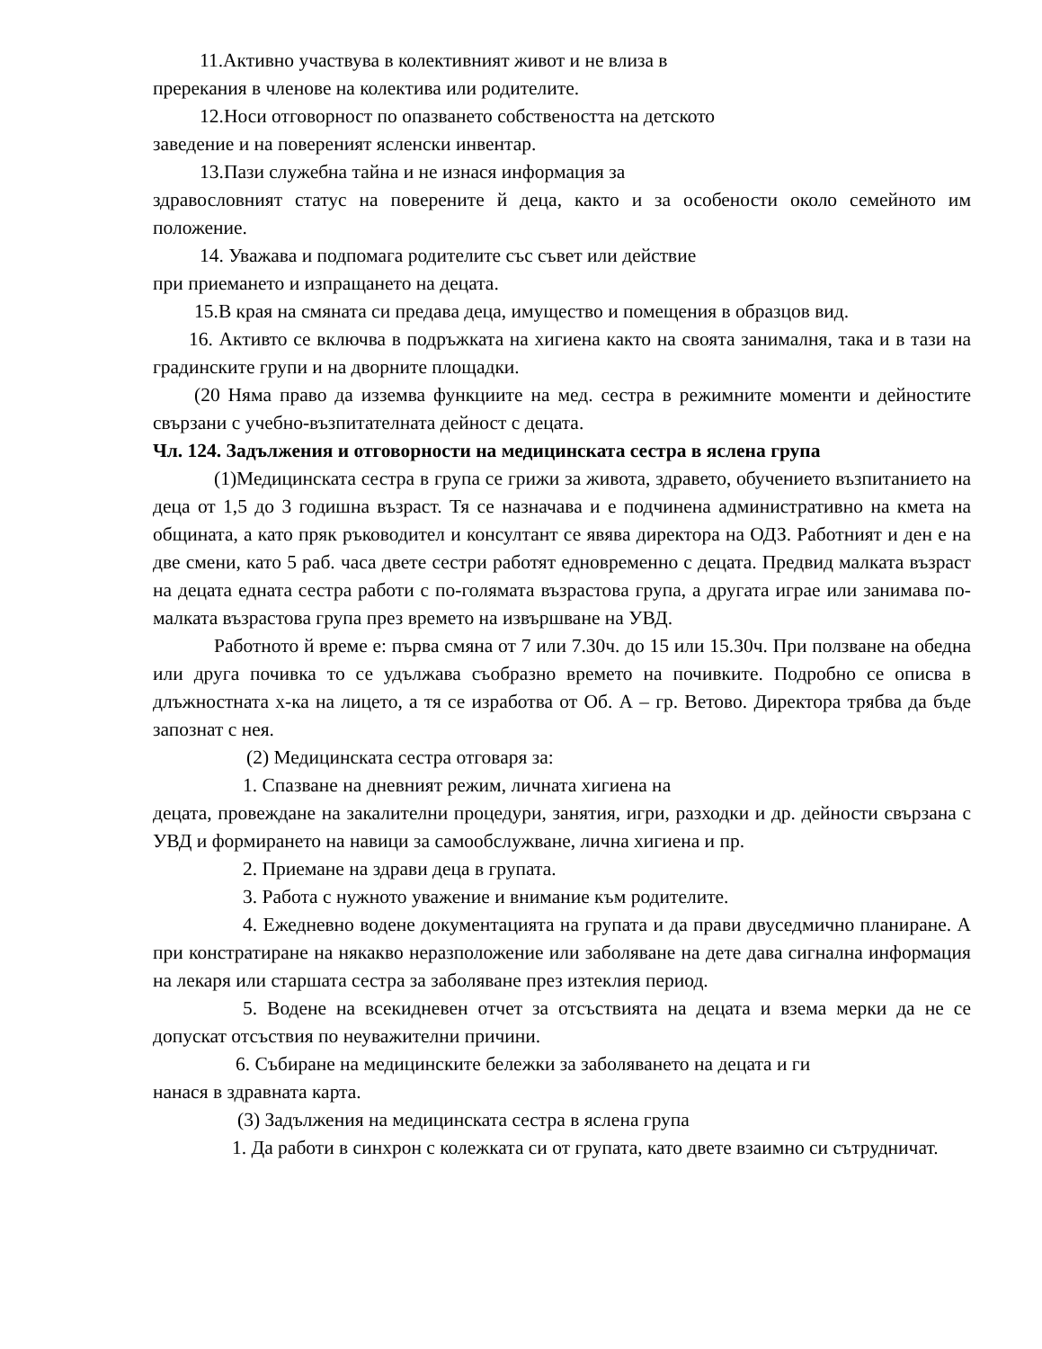11.Активно участвува в колективният живот и не влиза в
пререкания в членове на колектива или родителите.
12.Носи отговорност по опазването собствеността на детското
заведение и на повереният ясленски инвентар.
13.Пази служебна тайна и не изнася информация за
здравословният статус на поверените й деца, както и за особености около семейното им положение.
14. Уважава и подпомага родителите със съвет или действие
при приемането и изпращането на децата.
15.В края на смяната си предава деца, имущество и помещения в образцов вид.
16. Активто се включва в подръжката на хигиена както на своята занималня, така и в тази на градинските групи и на дворните площадки.
(20 Няма право да изземва функциите на мед. сестра в режимните моменти и дейностите свързани с учебно-възпитателната дейност с децата.
Чл. 124. Задължения и отговорности на медицинската сестра в яслена група
(1)Медицинската сестра в група се грижи за живота, здравето, обучението възпитанието на деца от 1,5 до 3 годишна възраст. Тя се назначава и е подчинена административно на кмета на общината, а като пряк ръководител и консултант се явява директора на ОДЗ. Работният и ден е на две смени, като 5 раб. часа двете сестри работят едновременно с децата. Предвид малката възраст на децата едната сестра работи с по-голямата възрастова група, а другата играе или занимава по-малката възрастова група през времето на извършване на УВД.
Работното й време е: първа смяна от 7 или 7.30ч. до 15 или 15.30ч. При ползване на обедна или друга почивка то се удължава съобразно времето на почивките. Подробно се описва в длъжностната х-ка на лицето, а тя се изработва от Об. А – гр. Ветово. Директора трябва да бъде запознат с нея.
(2) Медицинската сестра отговаря за:
1. Спазване на дневният режим, личната хигиена на
децата, провеждане на закалителни процедури, занятия, игри, разходки и др. дейности свързана с УВД и формирането на навици за самообслужване, лична хигиена и пр.
2. Приемане на здрави деца в групата.
3. Работа с нужното уважение и внимание към родителите.
4. Ежедневно водене документацията на групата и да прави двуседмично планиране. А при констратиране на някакво неразположение или заболяване на дете дава сигнална информация на лекаря или старшата сестра за заболяване през изтеклия период.
5. Водене на всекидневен отчет за отсъствията на децата и взема мерки да не се допускат отсъствия по неуважителни причини.
6. Събиране на медицинските бележки за заболяването на децата и ги
нанася в здравната карта.
(3) Задължения на медицинската сестра в яслена група
1. Да работи в синхрон с колежката си от групата, като двете взаимно си сътрудничат.